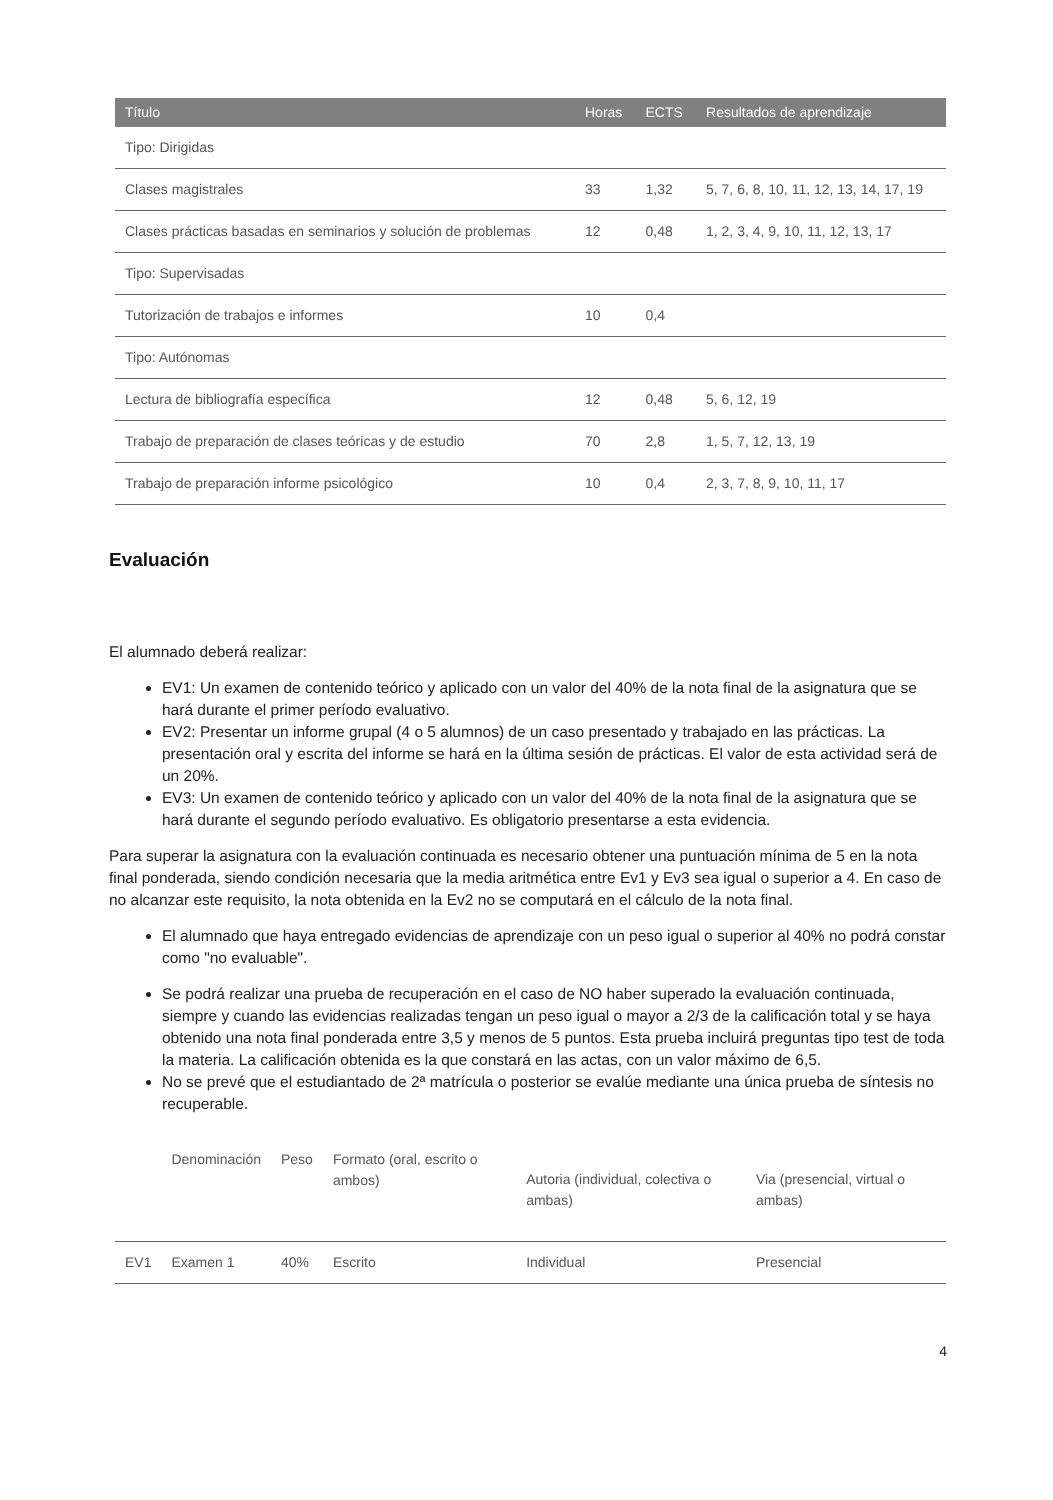| Título | Horas | ECTS | Resultados de aprendizaje |
| --- | --- | --- | --- |
| Tipo: Dirigidas | | | |
| Clases magistrales | 33 | 1,32 | 5, 7, 6, 8, 10, 11, 12, 13, 14, 17, 19 |
| Clases prácticas basadas en seminarios y solución de problemas | 12 | 0,48 | 1, 2, 3, 4, 9, 10, 11, 12, 13, 17 |
| Tipo: Supervisadas | | | |
| Tutorización de trabajos e informes | 10 | 0,4 | |
| Tipo: Autónomas | | | |
| Lectura de bibliografía específica | 12 | 0,48 | 5, 6, 12, 19 |
| Trabajo de preparación de clases teóricas y de estudio | 70 | 2,8 | 1, 5, 7, 12, 13, 19 |
| Trabajo de preparación informe psicológico | 10 | 0,4 | 2, 3, 7, 8, 9, 10, 11, 17 |
Evaluación
El alumnado deberá realizar:
EV1: Un examen de contenido teórico y aplicado con un valor del 40% de la nota final de la asignatura que se hará durante el primer período evaluativo.
EV2: Presentar un informe grupal (4 o 5 alumnos) de un caso presentado y trabajado en las prácticas. La presentación oral y escrita del informe se hará en la última sesión de prácticas. El valor de esta actividad será de un 20%.
EV3: Un examen de contenido teórico y aplicado con un valor del 40% de la nota final de la asignatura que se hará durante el segundo período evaluativo. Es obligatorio presentarse a esta evidencia.
Para superar la asignatura con la evaluación continuada es necesario obtener una puntuación mínima de 5 en la nota final ponderada, siendo condición necesaria que la media aritmética entre Ev1 y Ev3 sea igual o superior a 4. En caso de no alcanzar este requisito, la nota obtenida en la Ev2 no se computará en el cálculo de la nota final.
El alumnado que haya entregado evidencias de aprendizaje con un peso igual o superior al 40% no podrá constar como "no evaluable".
Se podrá realizar una prueba de recuperación en el caso de NO haber superado la evaluación continuada, siempre y cuando las evidencias realizadas tengan un peso igual o mayor a 2/3 de la calificación total y se haya obtenido una nota final ponderada entre 3,5 y menos de 5 puntos. Esta prueba incluirá preguntas tipo test de toda la materia. La calificación obtenida es la que constará en las actas, con un valor máximo de 6,5.
No se prevé que el estudiantado de 2ª matrícula o posterior se evalúe mediante una única prueba de síntesis no recuperable.
| | Denominación | Peso | Formato (oral, escrito o ambos) | Autoria (individual, colectiva o ambas) | Via (presencial, virtual o ambas) |
| --- | --- | --- | --- | --- | --- |
| EV1 | Examen 1 | 40% | Escrito | Individual | Presencial |
4